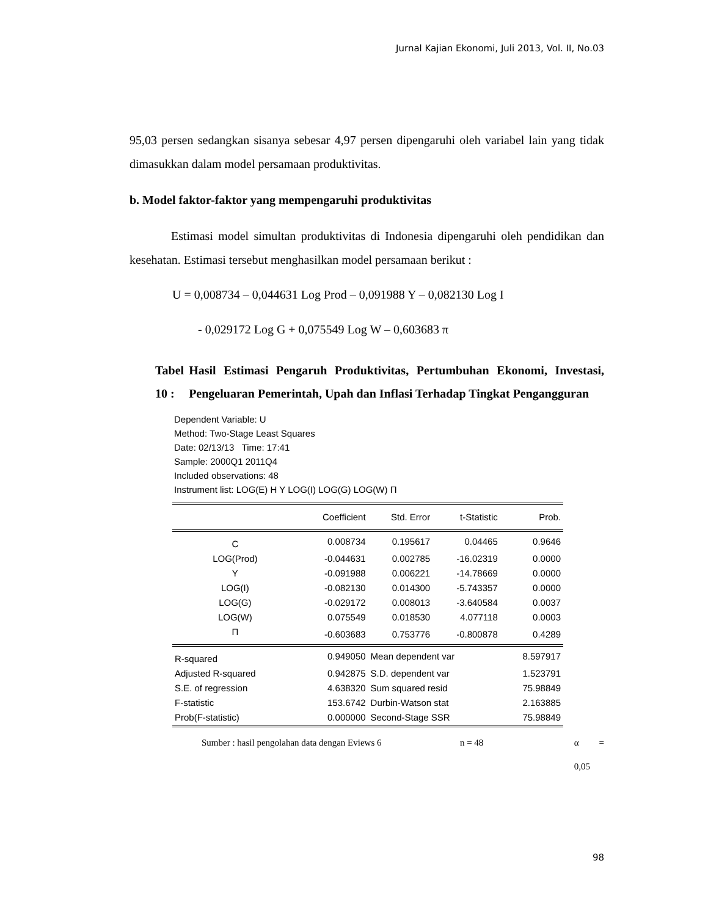Jurnal Kajian Ekonomi, Juli 2013, Vol. II, No.03
95,03 persen sedangkan sisanya sebesar 4,97 persen dipengaruhi oleh variabel lain yang tidak dimasukkan dalam model persamaan produktivitas.
b. Model faktor-faktor yang mempengaruhi produktivitas
Estimasi model simultan produktivitas di Indonesia dipengaruhi oleh pendidikan dan kesehatan. Estimasi tersebut menghasilkan model persamaan berikut :
U = 0,008734 – 0,044631 Log Prod – 0,091988 Y – 0,082130 Log I
- 0,029172 Log G + 0,075549 Log W – 0,603683 π
Tabel 10 :
Hasil Estimasi Pengaruh Produktivitas, Pertumbuhan Ekonomi, Investasi, Pengeluaran Pemerintah, Upah dan Inflasi Terhadap Tingkat Pengangguran
Dependent Variable: U
Method: Two-Stage Least Squares
Date: 02/13/13 Time: 17:41
Sample: 2000Q1 2011Q4
Included observations: 48
Instrument list: LOG(E) H Y LOG(I) LOG(G) LOG(W) Π
| | Coefficient | Std. Error | t-Statistic | Prob. |
| --- | --- | --- | --- | --- |
| C | 0.008734 | 0.195617 | 0.04465 | 0.9646 |
| LOG(Prod) | -0.044631 | 0.002785 | -16.02319 | 0.0000 |
| Y | -0.091988 | 0.006221 | -14.78669 | 0.0000 |
| LOG(I) | -0.082130 | 0.014300 | -5.743357 | 0.0000 |
| LOG(G) | -0.029172 | 0.008013 | -3.640584 | 0.0037 |
| LOG(W) | 0.075549 | 0.018530 | 4.077118 | 0.0003 |
| Π | -0.603683 | 0.753776 | -0.800878 | 0.4289 |
| R-squared | 0.949050 | Mean dependent var | | 8.597917 |
| Adjusted R-squared | 0.942875 | S.D. dependent var | | 1.523791 |
| S.E. of regression | 4.638320 | Sum squared resid | | 75.98849 |
| F-statistic | 153.6742 | Durbin-Watson stat | | 2.163885 |
| Prob(F-statistic) | 0.000000 | Second-Stage SSR | | 75.98849 |
Sumber : hasil pengolahan data dengan Eviews 6 n = 48 α = 0,05
98